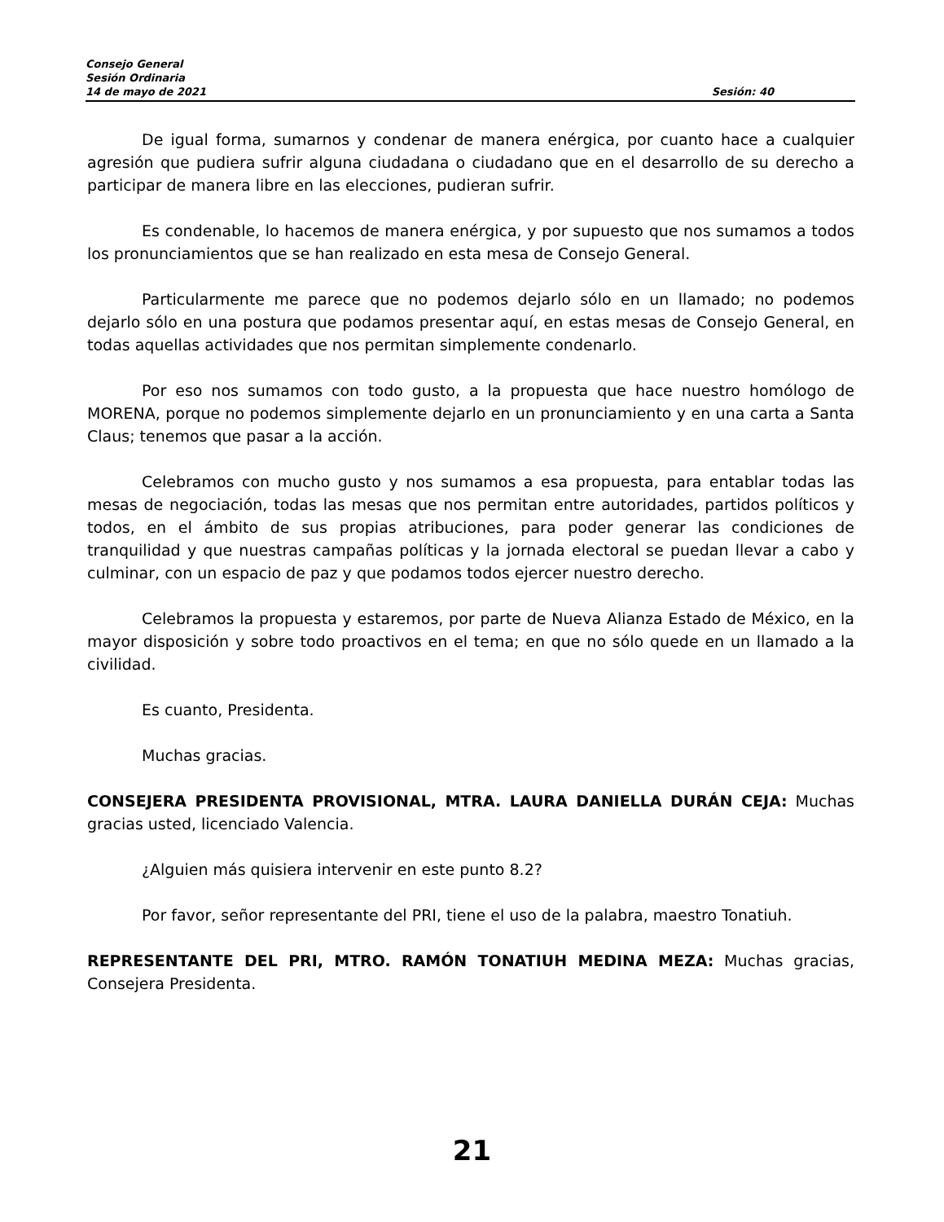Consejo General
Sesión Ordinaria
14 de mayo de 2021 Sesión: 40
De igual forma, sumarnos y condenar de manera enérgica, por cuanto hace a cualquier agresión que pudiera sufrir alguna ciudadana o ciudadano que en el desarrollo de su derecho a participar de manera libre en las elecciones, pudieran sufrir.
Es condenable, lo hacemos de manera enérgica, y por supuesto que nos sumamos a todos los pronunciamientos que se han realizado en esta mesa de Consejo General.
Particularmente me parece que no podemos dejarlo sólo en un llamado; no podemos dejarlo sólo en una postura que podamos presentar aquí, en estas mesas de Consejo General, en todas aquellas actividades que nos permitan simplemente condenarlo.
Por eso nos sumamos con todo gusto, a la propuesta que hace nuestro homólogo de MORENA, porque no podemos simplemente dejarlo en un pronunciamiento y en una carta a Santa Claus; tenemos que pasar a la acción.
Celebramos con mucho gusto y nos sumamos a esa propuesta, para entablar todas las mesas de negociación, todas las mesas que nos permitan entre autoridades, partidos políticos y todos, en el ámbito de sus propias atribuciones, para poder generar las condiciones de tranquilidad y que nuestras campañas políticas y la jornada electoral se puedan llevar a cabo y culminar, con un espacio de paz y que podamos todos ejercer nuestro derecho.
Celebramos la propuesta y estaremos, por parte de Nueva Alianza Estado de México, en la mayor disposición y sobre todo proactivos en el tema; en que no sólo quede en un llamado a la civilidad.
Es cuanto, Presidenta.
Muchas gracias.
CONSEJERA PRESIDENTA PROVISIONAL, MTRA. LAURA DANIELLA DURÁN CEJA: Muchas gracias usted, licenciado Valencia.
¿Alguien más quisiera intervenir en este punto 8.2?
Por favor, señor representante del PRI, tiene el uso de la palabra, maestro Tonatiuh.
REPRESENTANTE DEL PRI, MTRO. RAMÓN TONATIUH MEDINA MEZA: Muchas gracias, Consejera Presidenta.
21